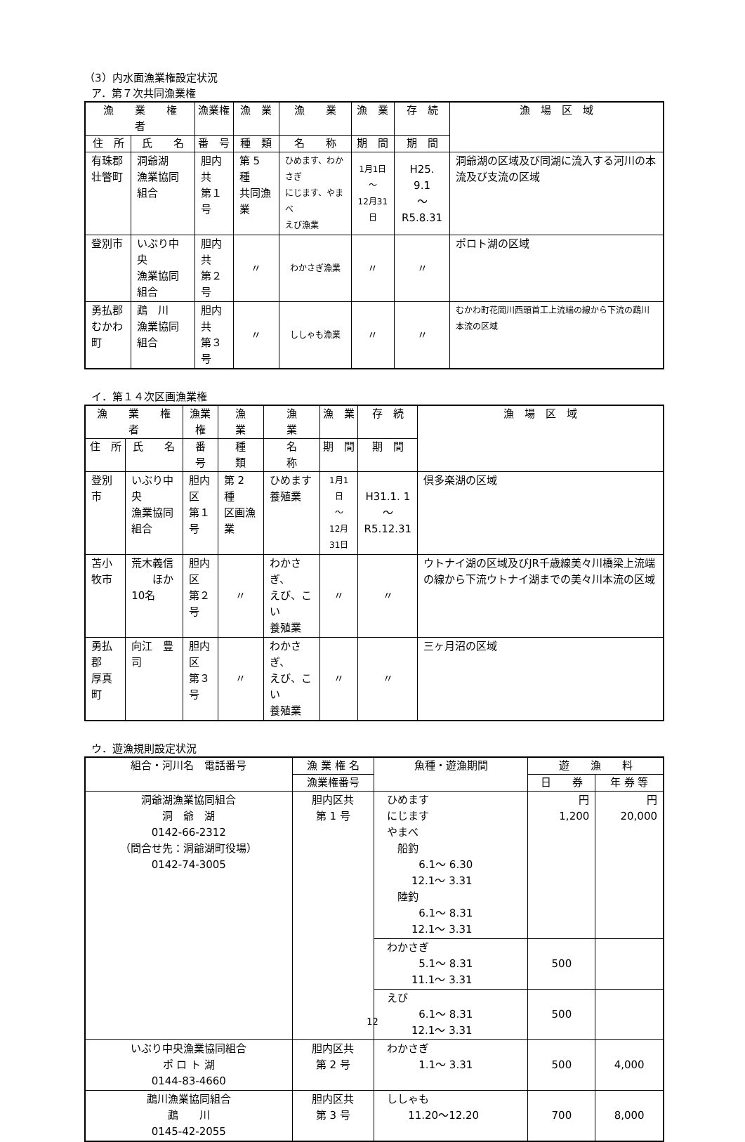（3）内水面漁業権設定状況
ア．第７次共同漁業権
| 漁 業 権 者 | | 漁業権 | 漁 業 | 漁 業 | 漁 業 | 存 続 | 漁 場 区 域 |
| --- | --- | --- | --- | --- | --- | --- | --- |
| 住 所 | 氏 名 | 番 号 | 種 類 | 名 称 | 期 間 | 期 間 | |
| 有珠郡 壮瞥町 | 洞爺湖 漁業協同組合 | 胆内共 第１号 | 第 5 種 共同漁業 | ひめます、わかさぎ にじます、やまべ えび漁業 | 1月1日 ～ 12月31日 | H25. 9.1 ～ R5.8.31 | 洞爺湖の区域及び同湖に流入する河川の本流及び支流の区域 |
| 登別市 | いぶり中央 漁業協同組合 | 胆内共 第２号 | 〃 | わかさぎ漁業 | 〃 | 〃 | ポロト湖の区域 |
| 勇払郡 むかわ町 | 鵡 川 漁業協同組合 | 胆内共 第３号 | 〃 | ししゃも漁業 | 〃 | 〃 | むかわ町花岡川西頭首工上流端の線から下流の鵡川本流の区域 |
イ．第１４次区画漁業権
| 漁 業 権 者 | | 漁業権 | 漁 業 | 漁 業 | 漁 業 | 存 続 | 漁 場 区 域 |
| --- | --- | --- | --- | --- | --- | --- | --- |
| 住 所 | 氏 名 | 番 号 | 種 類 | 名 称 | 期 間 | 期 間 | |
| 登別市 | いぶり中央 漁業協同組合 | 胆内区 第１号 | 第 2 種 区画漁業 | ひめます 養殖業 | 1月1日 ～ 12月31日 | H31.1. 1 ～ R5.12.31 | 倶多楽湖の区域 |
| 苫小牧市 | 荒木義信 ほか10名 | 胆内区 第２号 | 〃 | わかさぎ、 えび、こい 養殖業 | 〃 | 〃 | ウトナイ湖の区域及びJR千歳線美々川橋梁上流端の線から下流ウトナイ湖までの美々川本流の区域 |
| 勇払郡 厚真町 | 向江 豊司 | 胆内区 第３号 | 〃 | わかさぎ、 えび、こい 養殖業 | 〃 | 〃 | 三ヶ月沼の区域 |
ウ．遊漁規則設定状況
| 組合・河川名 電話番号 | 漁 業 権 名 | 魚種・遊漁期間 | 遊 漁 料 | |
| --- | --- | --- | --- | --- |
| | 漁業権番号 | | 日 券 | 年 券 等 |
| 洞爺湖漁業協同組合 洞 爺 湖 0142-66-2312 （問合せ先：洞爺湖町役場） 0142-74-3005 | 胆内区共 第 1 号 | ひめます にじます やまべ 船釣 6.1～ 6.30 12.1～ 3.31 陸釣 6.1～ 8.31 12.1～ 3.31 | 円 1,200 | 円 20,000 |
| | | わかさぎ 5.1～ 8.31 11.1～ 3.31 | 500 | |
| | | えび 6.1～ 8.31 12.1～ 3.31 | 500 | |
| いぶり中央漁業協同組合 ポ ロ ト 湖 0144-83-4660 | 胆内区共 第 2 号 | わかさぎ 1.1～ 3.31 | 500 | 4,000 |
| 鵡川漁業協同組合 鵡 川 0145-42-2055 | 胆内区共 第 3 号 | ししゃも 11.20～12.20 | 700 | 8,000 |
12